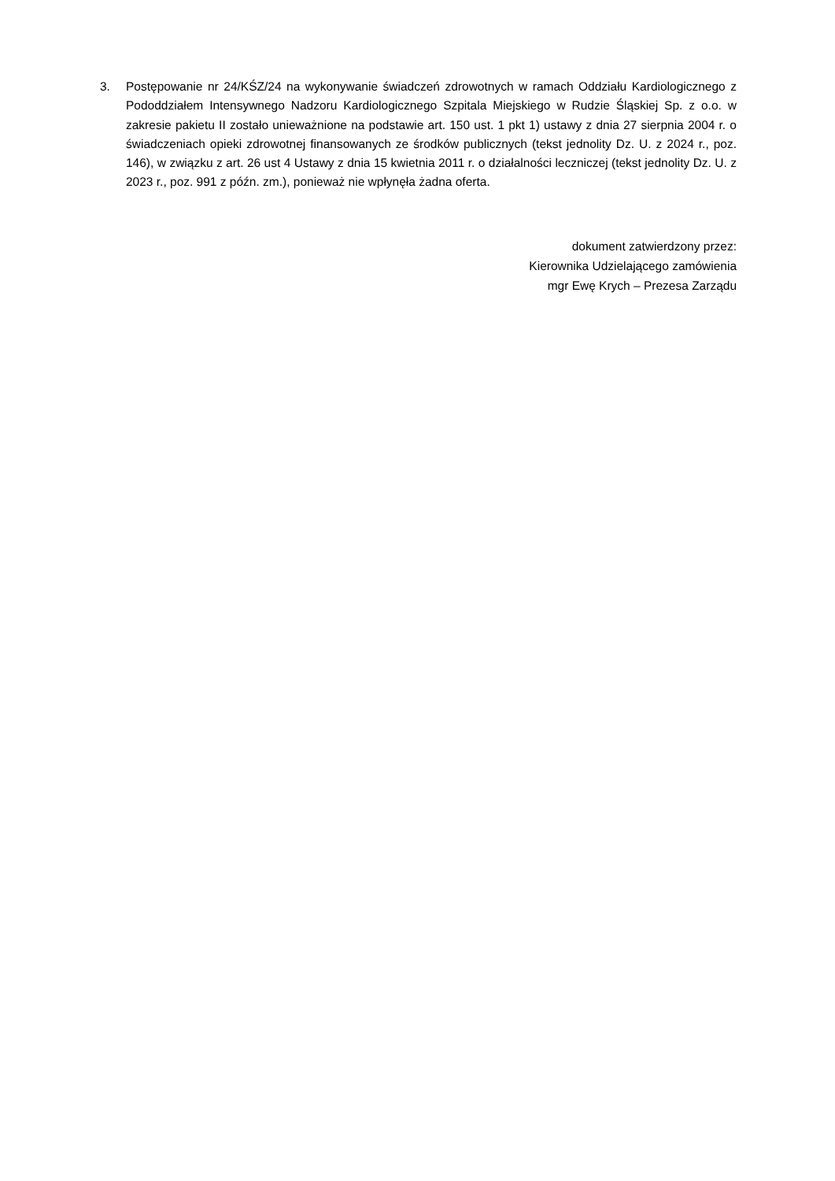3. Postępowanie nr 24/KŚZ/24 na wykonywanie świadczeń zdrowotnych w ramach Oddziału Kardiologicznego z Pododdziałem Intensywnego Nadzoru Kardiologicznego Szpitala Miejskiego w Rudzie Śląskiej Sp. z o.o. w zakresie pakietu II zostało unieważnione na podstawie art. 150 ust. 1 pkt 1) ustawy z dnia 27 sierpnia 2004 r. o świadczeniach opieki zdrowotnej finansowanych ze środków publicznych (tekst jednolity Dz. U. z 2024 r., poz. 146), w związku z art. 26 ust 4 Ustawy z dnia 15 kwietnia 2011 r. o działalności leczniczej (tekst jednolity Dz. U. z 2023 r., poz. 991 z późn. zm.), ponieważ nie wpłynęła żadna oferta.
dokument zatwierdzony przez:
Kierownika Udzielającego zamówienia
mgr Ewę Krych – Prezesa Zarządu